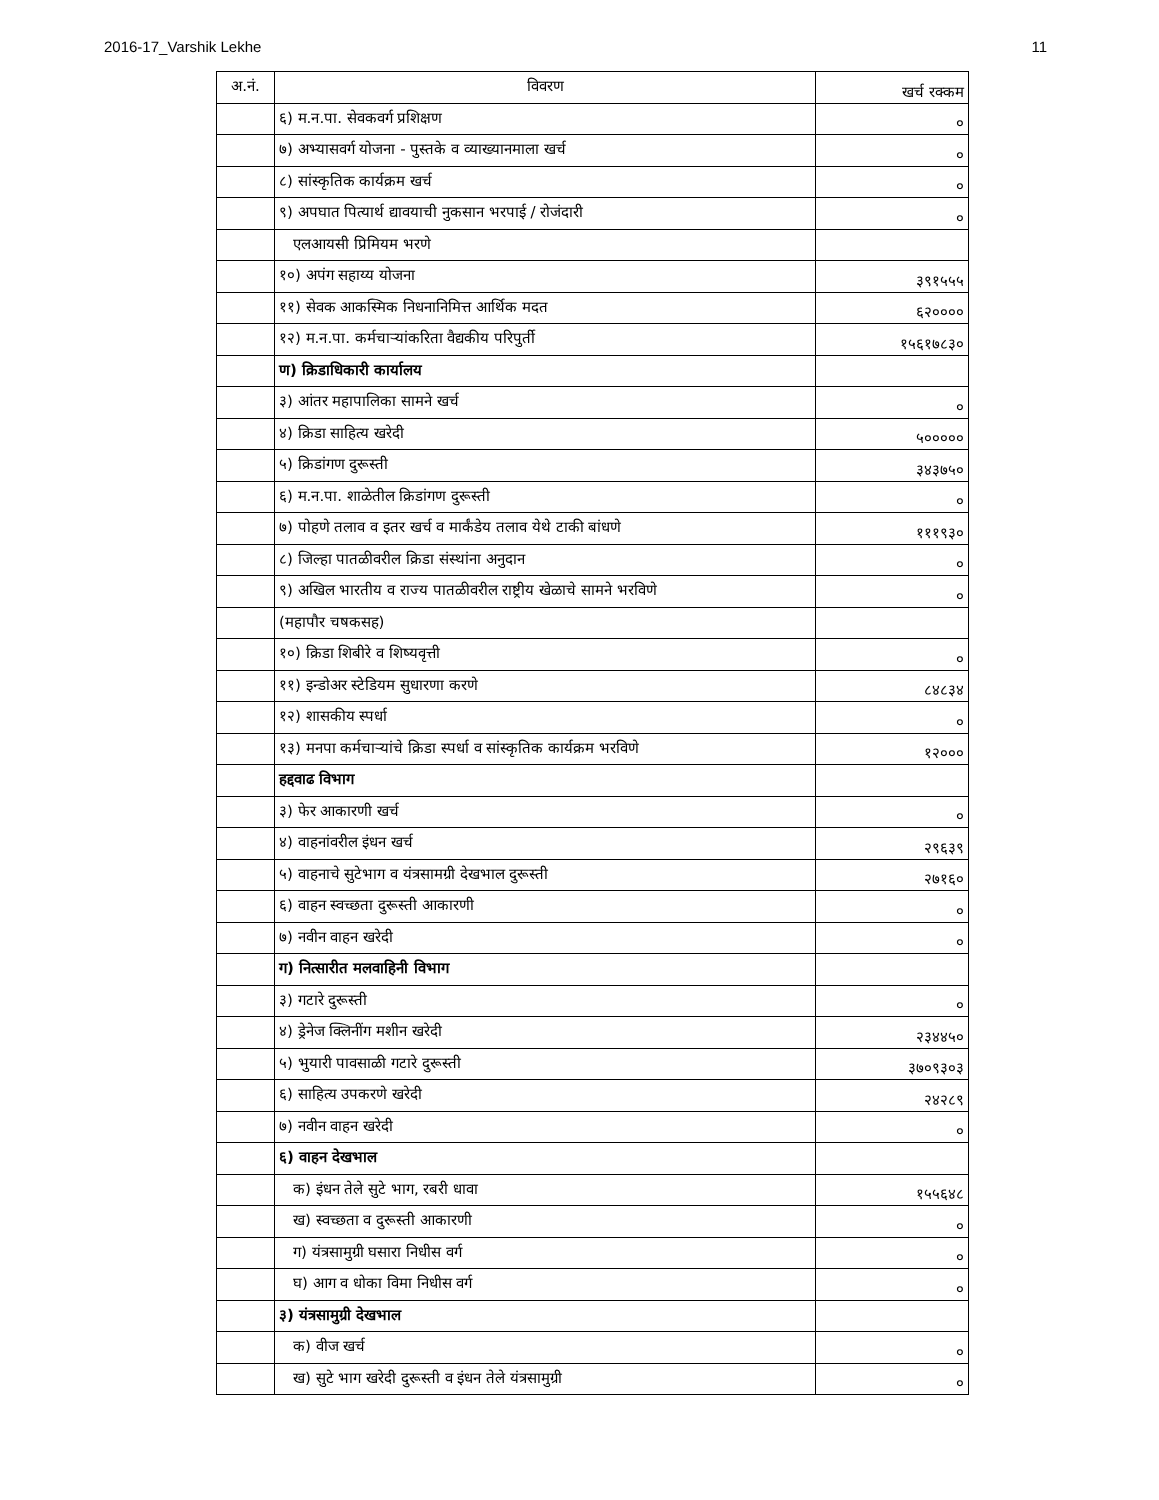2016-17_Varshik Lekhe 11
| अ.नं. | विवरण | खर्च रक्कम |
| --- | --- | --- |
| | ६) म.न.पा. सेवकवर्ग प्रशिक्षण | ० |
| | ७) अभ्यासवर्ग योजना - पुस्तके व व्याख्यानमाला खर्च | ० |
| | ८) सांस्कृतिक कार्यक्रम खर्च | ० |
| | ९) अपघात पित्यार्थ द्यावयाची नुकसान भरपाई / रोजंदारी | ० |
| | एलआयसी प्रिमियम भरणे | |
| | १०) अपंग सहाय्य योजना | ३९१५५५ |
| | ११) सेवक आकस्मिक निधनानिमित्त आर्थिक मदत | ६२०००० |
| | १२) म.न.पा. कर्मचाऱ्यांकरिता वैद्यकीय परिपुर्ती | १५६१७८३० |
| | ण) क्रिडाधिकारी कार्यालय | |
| | ३) आंतर महापालिका सामने खर्च | ० |
| | ४) क्रिडा साहित्य खरेदी | ५००००० |
| | ५) क्रिडांगण दुरूस्ती | ३४३७५० |
| | ६) म.न.पा. शाळेतील क्रिडांगण दुरूस्ती | ० |
| | ७) पोहणे तलाव व इतर खर्च व मार्कंडेय तलाव येथे टाकी बांधणे | १११९३० |
| | ८) जिल्हा पातळीवरील क्रिडा संस्थांना अनुदान | ० |
| | ९) अखिल भारतीय व राज्य पातळीवरील राष्ट्रीय खेळाचे सामने भरविणे | ० |
| | (महापौर चषकसह) | |
| | १०) क्रिडा शिबीरे व शिष्यवृत्ती | ० |
| | ११) इन्डोअर स्टेडियम सुधारणा करणे | ८४८३४ |
| | १२) शासकीय स्पर्धा | ० |
| | १३) मनपा कर्मचाऱ्यांचे क्रिडा स्पर्धा व सांस्कृतिक कार्यक्रम भरविणे | १२००० |
| | हद्दवाढ विभाग | |
| | ३) फेर आकारणी खर्च | ० |
| | ४) वाहनांवरील इंधन खर्च | २९६३९ |
| | ५) वाहनाचे सुटेभाग व यंत्रसामग्री देखभाल दुरूस्ती | २७१६० |
| | ६) वाहन स्वच्छता दुरूस्ती आकारणी | ० |
| | ७) नवीन वाहन खरेदी | ० |
| | ग) नित्सारीत मलवाहिनी विभाग | |
| | ३) गटारे दुरूस्ती | ० |
| | ४) ड्रेनेज क्लिनींग मशीन खरेदी | २३४४५० |
| | ५) भुयारी पावसाळी गटारे दुरूस्ती | ३७०९३०३ |
| | ६) साहित्य उपकरणे खरेदी | २४२८९ |
| | ७) नवीन वाहन खरेदी | ० |
| | ६) वाहन देखभाल | |
| | क) इंधन तेले सुटे भाग, रबरी धावा | १५५६४८ |
| | ख) स्वच्छता व दुरूस्ती आकारणी | ० |
| | ग) यंत्रसामुग्री घसारा निधीस वर्ग | ० |
| | घ) आग व धोका विमा निधीस वर्ग | ० |
| | ३) यंत्रसामुग्री देखभाल | |
| | क) वीज खर्च | ० |
| | ख) सुटे भाग खरेदी दुरूस्ती व इंधन तेले यंत्रसामुग्री | ० |